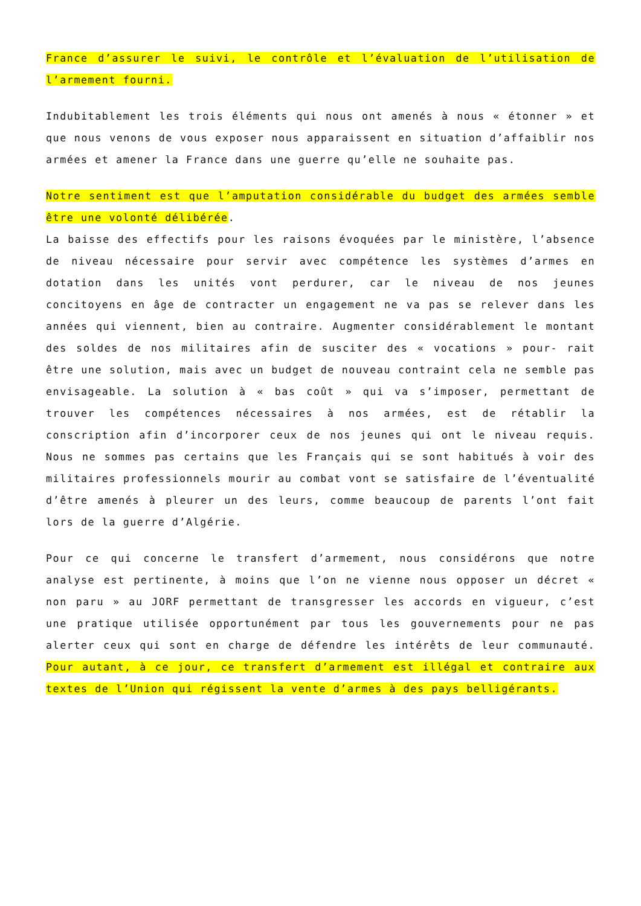France d’assurer le suivi, le contrôle et l’évaluation de l’utilisation de l’armement fourni.
Indubitablement les trois éléments qui nous ont amenés à nous « étonner » et que nous venons de vous exposer nous apparaissent en situation d’affaiblir nos armées et amener la France dans une guerre qu’elle ne souhaite pas.
Notre sentiment est que l’amputation considérable du budget des armées semble être une volonté délibérée.
La baisse des effectifs pour les raisons évoquées par le ministère, l’absence de niveau nécessaire pour servir avec compétence les systèmes d’armes en dotation dans les unités vont perdurer, car le niveau de nos jeunes concitoyens en âge de contracter un engagement ne va pas se relever dans les années qui viennent, bien au contraire. Augmenter considérablement le montant des soldes de nos militaires afin de susciter des « vocations » pour- rait être une solution, mais avec un budget de nouveau contraint cela ne semble pas envisageable. La solution à « bas coût » qui va s’imposer, permettant de trouver les compétences nécessaires à nos armées, est de rétablir la conscription afin d’incorporer ceux de nos jeunes qui ont le niveau requis. Nous ne sommes pas certains que les Français qui se sont habitués à voir des militaires professionnels mourir au combat vont se satisfaire de l’éventualité d’être amenés à pleurer un des leurs, comme beaucoup de parents l’ont fait lors de la guerre d’Algérie.
Pour ce qui concerne le transfert d’armement, nous considérons que notre analyse est pertinente, à moins que l’on ne vienne nous opposer un décret « non paru » au JORF permettant de transgresser les accords en vigueur, c’est une pratique utilisée opportunément par tous les gouvernements pour ne pas alerter ceux qui sont en charge de défendre les intérêts de leur communauté. Pour autant, à ce jour, ce transfert d’armement est illégal et contraire aux textes de l’Union qui régissent la vente d’armes à des pays belligérants.